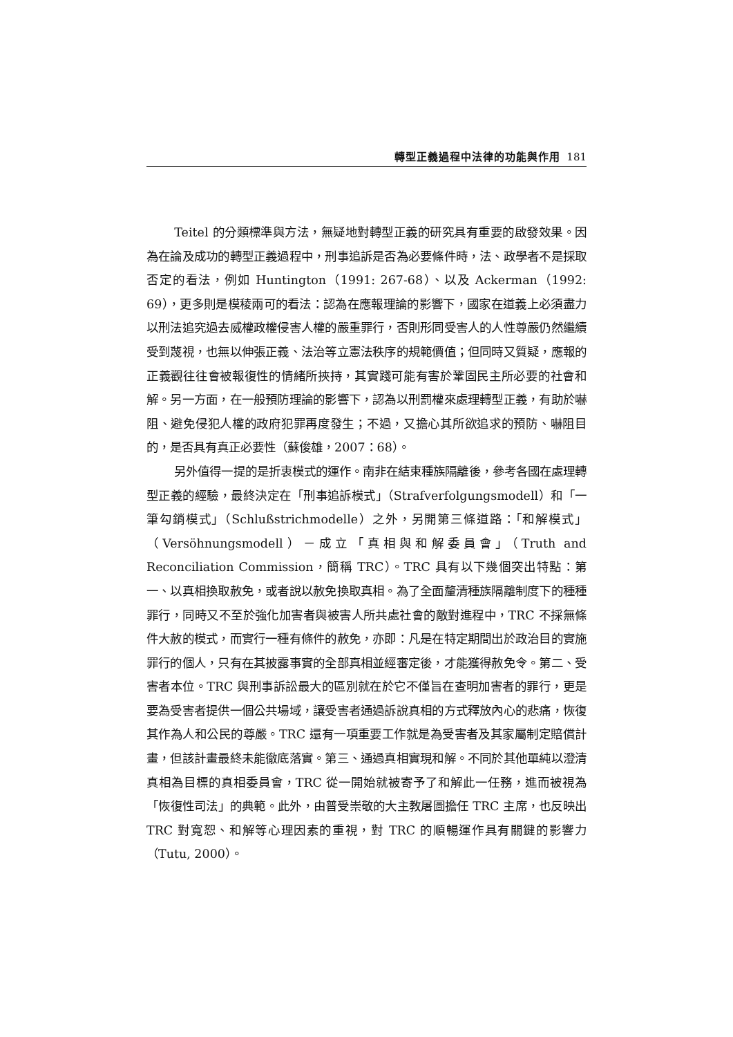轉型正義過程中法律的功能與作用 181
Teitel 的分類標準與方法，無疑地對轉型正義的研究具有重要的啟發效果。因為在論及成功的轉型正義過程中，刑事追訴是否為必要條件時，法、政學者不是採取否定的看法，例如 Huntington（1991: 267-68）、以及 Ackerman（1992: 69），更多則是模稜兩可的看法：認為在應報理論的影響下，國家在道義上必須盡力以刑法追究過去威權政權侵害人權的嚴重罪行，否則形同受害人的人性尊嚴仍然繼續受到蔑視，也無以伸張正義、法治等立憲法秩序的規範價值；但同時又質疑，應報的正義觀往往會被報復性的情緒所挾持，其實踐可能有害於鞏固民主所必要的社會和解。另一方面，在一般預防理論的影響下，認為以刑罰權來處理轉型正義，有助於嚇阻、避免侵犯人權的政府犯罪再度發生；不過，又擔心其所欲追求的預防、嚇阻目的，是否具有真正必要性（蘇俊雄，2007：68）。
另外值得一提的是折衷模式的運作。南非在結束種族隔離後，參考各國在處理轉型正義的經驗，最終決定在「刑事追訴模式」（Strafverfolgungsmodell）和「一筆勾銷模式」（Schlußstrichmodelle）之外，另開第三條道路：「和解模式」（Versöhnungsmodell）－成立「真相與和解委員會」（Truth and Reconciliation Commission，簡稱 TRC）。TRC 具有以下幾個突出特點：第一、以真相換取赦免，或者說以赦免換取真相。為了全面釐清種族隔離制度下的種種罪行，同時又不至於強化加害者與被害人所共處社會的敵對進程中，TRC 不採無條件大赦的模式，而實行一種有條件的赦免，亦即：凡是在特定期間出於政治目的實施罪行的個人，只有在其披露事實的全部真相並經審定後，才能獲得赦免令。第二、受害者本位。TRC 與刑事訴訟最大的區別就在於它不僅旨在查明加害者的罪行，更是要為受害者提供一個公共場域，讓受害者通過訴說真相的方式釋放內心的悲痛，恢復其作為人和公民的尊嚴。TRC 還有一項重要工作就是為受害者及其家屬制定賠償計畫，但該計畫最終未能徹底落實。第三、通過真相實現和解。不同於其他單純以澄清真相為目標的真相委員會，TRC 從一開始就被寄予了和解此一任務，進而被視為「恢復性司法」的典範。此外，由普受崇敬的大主教屠圖擔任 TRC 主席，也反映出 TRC 對寬恕、和解等心理因素的重視，對 TRC 的順暢運作具有關鍵的影響力（Tutu, 2000）。